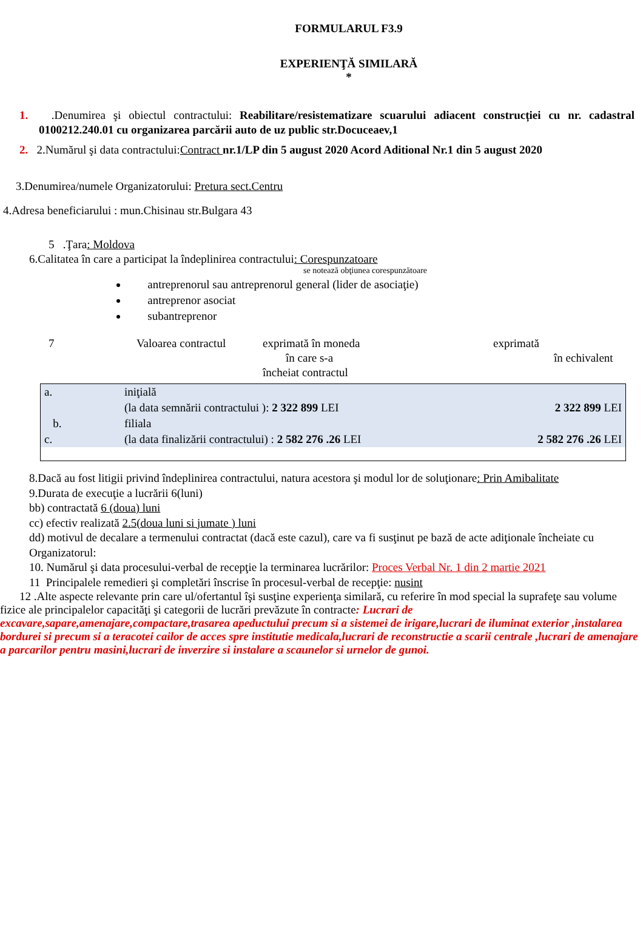FORMULARUL F3.9
EXPERIENŢĂ SIMILARĂ
*
1. .Denumirea şi obiectul contractului: Reabilitare/resistematizare scuarului adiacent construcției cu nr. cadastral 0100212.240.01 cu organizarea parcării auto de uz public str.Docuceaev,1
2. 2.Numărul şi data contractului:Contract nr.1/LP din 5 august 2020 Acord Aditional Nr.1 din 5 august 2020
3.Denumirea/numele Organizatorului: Pretura sect.Centru
4.Adresa beneficiarului : mun.Chisinau str.Bulgara 43
5 .Ţara: Moldova
6.Calitatea în care a participat la îndeplinirea contractului: Corespunzatoare
se notează obţiunea corespunzătoare
antreprenorul sau antreprenorul general (lider de asociaţie)
antreprenor asociat
subantreprenor
7 Valoarea contractul
exprimată în moneda
în care s-a
încheiat contractul
exprimată
în echivalent
| a. | iniţială | |
| | (la data semnării contractului ): 2 322 899 LEI | 2 322 899 LEI |
| b. | filiala | |
| c. | (la data finalizării contractului) : 2 582 276 .26 LEI | 2 582 276 .26 LEI |
8.Dacă au fost litigii privind îndeplinirea contractului, natura acestora şi modul lor de soluţionare: Prin Amibalitate
9.Durata de execuţie a lucrării 6(luni)
bb) contractată 6 (doua) luni
cc) efectiv realizată 2.5(doua luni si jumate ) luni
dd) motivul de decalare a termenului contractat (dacă este cazul), care va fi susţinut pe bază de acte adiţionale încheiate cu Organizatorul:
10. Numărul şi data procesului-verbal de recepţie la terminarea lucrărilor: Proces Verbal Nr. 1 din 2 martie 2021
11 Principalele remedieri şi completări înscrise în procesul-verbal de recepţie: nusint
12 .Alte aspecte relevante prin care ul/ofertantul îşi susţine experienţa similară, cu referire în mod special la suprafeţe sau volume fizice ale principalelor capacităţi şi categorii de lucrări prevăzute în contracte: Lucrari de excavare,sapare,amenajare,compactare,trasarea apeductului precum si a sistemei de irigare,lucrari de iluminat exterior ,instalarea bordurei si precum si a teracotei cailor de acces spre institutie medicala,lucrari de reconstructie a scarii centrale ,lucrari de amenajare a parcarilor pentru masini,lucrari de inverzire si instalare a scaunelor si urnelor de gunoi.